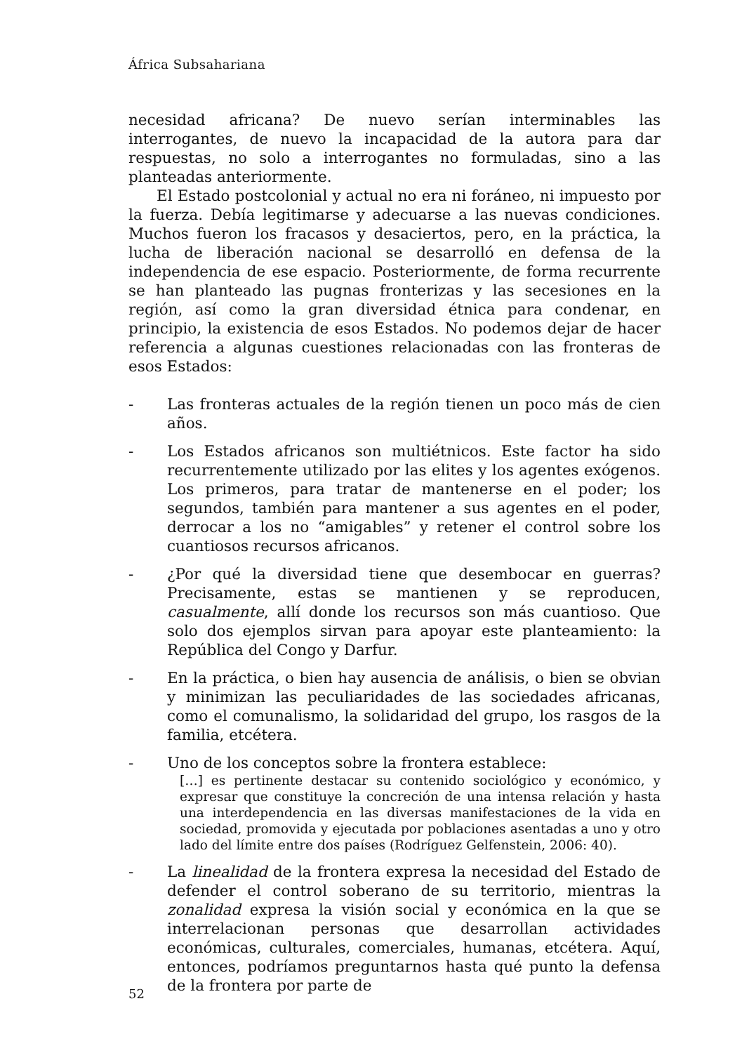África Subsahariana
necesidad africana? De nuevo serían interminables las interrogantes, de nuevo la incapacidad de la autora para dar respuestas, no solo a interrogantes no formuladas, sino a las planteadas anteriormente.
El Estado postcolonial y actual no era ni foráneo, ni impuesto por la fuerza. Debía legitimarse y adecuarse a las nuevas condiciones. Muchos fueron los fracasos y desaciertos, pero, en la práctica, la lucha de liberación nacional se desarrolló en defensa de la independencia de ese espacio. Posteriormente, de forma recurrente se han planteado las pugnas fronterizas y las secesiones en la región, así como la gran diversidad étnica para condenar, en principio, la existencia de esos Estados. No podemos dejar de hacer referencia a algunas cuestiones relacionadas con las fronteras de esos Estados:
- Las fronteras actuales de la región tienen un poco más de cien años.
- Los Estados africanos son multiétnicos. Este factor ha sido recurrentemente utilizado por las elites y los agentes exógenos. Los primeros, para tratar de mantenerse en el poder; los segundos, también para mantener a sus agentes en el poder, derrocar a los no “amigables” y retener el control sobre los cuantiosos recursos africanos.
- ¿Por qué la diversidad tiene que desembocar en guerras? Precisamente, estas se mantienen y se reproducen, casualmente, allí donde los recursos son más cuantioso. Que solo dos ejemplos sirvan para apoyar este planteamiento: la República del Congo y Darfur.
- En la práctica, o bien hay ausencia de análisis, o bien se obvian y minimizan las peculiaridades de las sociedades africanas, como el comunalismo, la solidaridad del grupo, los rasgos de la familia, etcétera.
- Uno de los conceptos sobre la frontera establece:
[…] es pertinente destacar su contenido sociológico y económico, y expresar que constituye la concreción de una intensa relación y hasta una interdependencia en las diversas manifestaciones de la vida en sociedad, promovida y ejecutada por poblaciones asentadas a uno y otro lado del límite entre dos países (Rodríguez Gelfenstein, 2006: 40).
- La linealidad de la frontera expresa la necesidad del Estado de defender el control soberano de su territorio, mientras la zonalidad expresa la visión social y económica en la que se interrelacionan personas que desarrollan actividades económicas, culturales, comerciales, humanas, etcétera. Aquí, entonces, podríamos preguntarnos hasta qué punto la defensa de la frontera por parte de
52